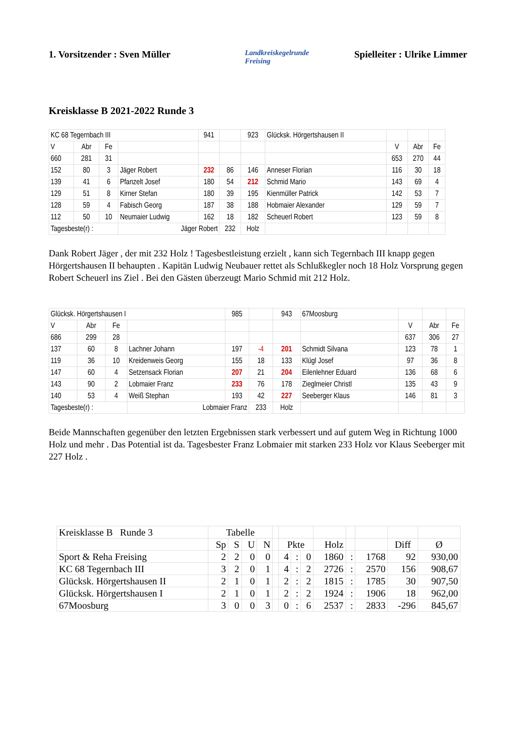1. Vorsitzender : Sven Müller
Landkreiskegelrunde
Freising
Spielleiter : Ulrike Limmer
Kreisklasse B 2021-2022 Runde 3
| KC 68 Tegernbach III | | | | 941 | | 923 | Glücksk. Hörgertshausen II | | | |
| V | Abr | Fe | | | | | | V | Abr | Fe |
| 660 | 281 | 31 | | | | | | 653 | 270 | 44 |
| 152 | 80 | 3 | Jäger Robert | 232 | 86 | 146 | Anneser Florian | 116 | 30 | 18 |
| 139 | 41 | 6 | Pfanzelt Josef | 180 | 54 | 212 | Schmid Mario | 143 | 69 | 4 |
| 129 | 51 | 8 | Kirner Stefan | 180 | 39 | 195 | Kienmüller Patrick | 142 | 53 | 7 |
| 128 | 59 | 4 | Fabisch Georg | 187 | 38 | 188 | Hobmaier Alexander | 129 | 59 | 7 |
| 112 | 50 | 10 | Neumaier Ludwig | 162 | 18 | 182 | Scheuerl Robert | 123 | 59 | 8 |
| Tagesbeste(r) : | | | Jäger Robert | | 232 | Holz | | | | |
Dank Robert Jäger , der mit 232 Holz ! Tagesbestleistung erzielt , kann sich Tegernbach III knapp gegen Hörgertshausen II behaupten . Kapitän Ludwig Neubauer rettet als Schlußkegler noch 18 Holz Vorsprung gegen Robert Scheuerl ins Ziel . Bei den Gästen überzeugt Mario Schmid mit 212 Holz.
| Glücksk. Hörgertshausen I | | | | 985 | | 943 | 67Moosburg | | | |
| V | Abr | Fe | | | | | | V | Abr | Fe |
| 686 | 299 | 28 | | | | | | 637 | 306 | 27 |
| 137 | 60 | 8 | Lachner Johann | 197 | -4 | 201 | Schmidt Silvana | 123 | 78 | 1 |
| 119 | 36 | 10 | Kreidenweis Georg | 155 | 18 | 133 | Klügl Josef | 97 | 36 | 8 |
| 147 | 60 | 4 | Setzensack Florian | 207 | 21 | 204 | Eilenlehner Eduard | 136 | 68 | 6 |
| 143 | 90 | 2 | Lobmaier Franz | 233 | 76 | 178 | Zieglmeier Christl | 135 | 43 | 9 |
| 140 | 53 | 4 | Weiß Stephan | 193 | 42 | 227 | Seeberger Klaus | 146 | 81 | 3 |
| Tagesbeste(r) : | | | Lobmaier Franz | | 233 | Holz | | | | |
Beide Mannschaften gegenüber den letzten Ergebnissen stark verbessert und auf gutem Weg in Richtung 1000 Holz und mehr . Das Potential ist da. Tagesbester Franz Lobmaier mit starken 233 Holz vor Klaus Seeberger mit 227 Holz .
| Kreisklasse B Runde 3 | Tabelle | | | | | | | | | | | | |
| | Sp | S | U | N | | Pkte | | | Holz | | | Diff | Ø |
| Sport & Reha Freising | 2 | 2 | 0 | 0 | | 4 | : | 0 | 1860 | : | 1768 | 92 | 930,00 |
| KC 68 Tegernbach III | 3 | 2 | 0 | 1 | | 4 | : | 2 | 2726 | : | 2570 | 156 | 908,67 |
| Glücksk. Hörgertshausen II | 2 | 1 | 0 | 1 | | 2 | : | 2 | 1815 | : | 1785 | 30 | 907,50 |
| Glücksk. Hörgertshausen I | 2 | 1 | 0 | 1 | | 2 | : | 2 | 1924 | : | 1906 | 18 | 962,00 |
| 67Moosburg | 3 | 0 | 0 | 3 | | 0 | : | 6 | 2537 | : | 2833 | -296 | 845,67 |